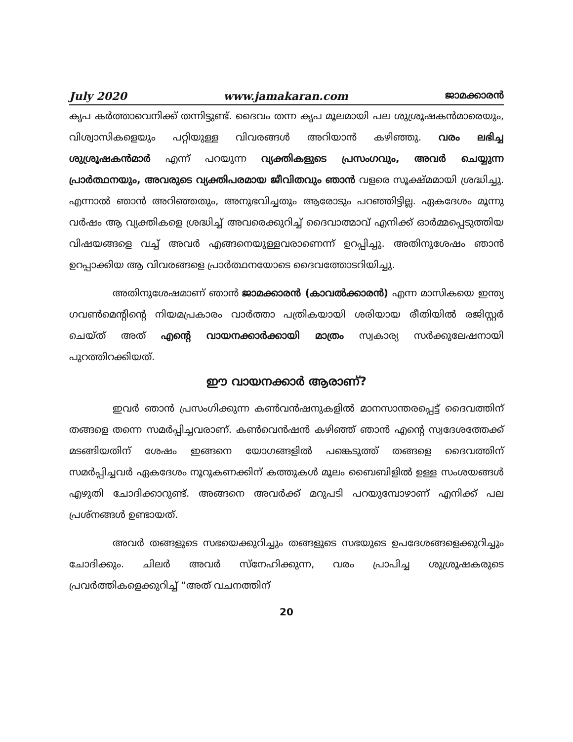July 2020 www.jamakaran.com ജാമക്കാരൻ
കൃപ കർത്താവെനിക്ക് തന്നിട്ടുണ്ട്. ദൈവം തന്ന കൃപ മൂലമായി പല ശുശ്രൂഷകൻമാരെയും, വിശ്വാസികളെയും പറ്റിയുള്ള വിവരങ്ങൾ അറിയാൻ കഴിഞ്ഞു. വരം ലഭിച്ച ശുശ്രൂഷകൻമാർ എന്ന് പറയുന്ന വ്യക്തികളുടെ പ്രസംഗവും, അവർ ചെയ്യുന്ന പ്രാർത്ഥനയും, അവരുടെ വ്യക്തിപരമായ ജീവിതവും ഞാൻ വളരെ സൂക്ഷ്മമായി ശ്രദ്ധിച്ചു. എന്നാൽ ഞാൻ അറിഞ്ഞതും, അനുഭവിച്ചതും ആരോടും പറഞ്ഞിട്ടില്ല. ഏകദേശം മൂന്നു വർഷം ആ വ്യക്തികളെ ശ്രദ്ധിച്ച് അവരെക്കുറിച്ച് ദൈവാത്മാവ് എനിക്ക് ഓർമ്മപ്പെടുത്തിയ വിഷയങ്ങളെ വച്ച് അവർ എങ്ങനെയുള്ളവരാണെന്ന് ഉറപ്പിച്ചു. അതിനുശേഷം ഞാൻ ഉറപ്പാക്കിയ ആ വിവരങ്ങളെ പ്രാർത്ഥനയോടെ ദൈവത്തോടറിയിച്ചു.
അതിനുശേഷമാണ് ഞാൻ ജാമക്കാരൻ (കാവൽക്കാരൻ) എന്ന മാസികയെ ഇന്ത്യ ഗവൺമെന്റിന്റെ നിയമപ്രകാരം വാർത്താ പത്രികയായി ശരിയായ രീതിയിൽ രജിസ്റ്റർ ചെയ്ത് അത് എന്റെ വായനക്കാർക്കായി മാത്രം സ്വകാര്യ സർക്കുലേഷനായി പുറത്തിറക്കിയത്.
ഈ വായനക്കാർ ആരാണ്?
ഇവർ ഞാൻ പ്രസംഗിക്കുന്ന കൺവൻഷനുകളിൽ മാനസാന്തരപ്പെട്ട് ദൈവത്തിന് തങ്ങളെ തന്നെ സമർപ്പിച്ചവരാണ്. കൺവെൻഷൻ കഴിഞ്ഞ് ഞാൻ എന്റെ സ്വദേശത്തേക്ക് മടങ്ങിയതിന് ശേഷം ഇങ്ങനെ യോഗങ്ങളിൽ പങ്കെടുത്ത് തങ്ങളെ ദൈവത്തിന് സമർപ്പിച്ചവർ ഏകദേശം നൂറുകണക്കിന് കത്തുകൾ മൂലം ബൈബിളിൽ ഉള്ള സംശയങ്ങൾ എഴുതി ചോദിക്കാറുണ്ട്. അങ്ങനെ അവർക്ക് മറുപടി പറയുമ്പോഴാണ് എനിക്ക് പല പ്രശ്നങ്ങൾ ഉണ്ടായത്.
അവർ തങ്ങളുടെ സഭയെക്കുറിച്ചും തങ്ങളുടെ സഭയുടെ ഉപദേശങ്ങളെക്കുറിച്ചും ചോദിക്കും. ചിലർ അവർ സ്നേഹിക്കുന്ന, വരം പ്രാപിച്ച ശുശ്രൂഷകരുടെ പ്രവർത്തികളെക്കുറിച്ച് “അത് വചനത്തിന്
20